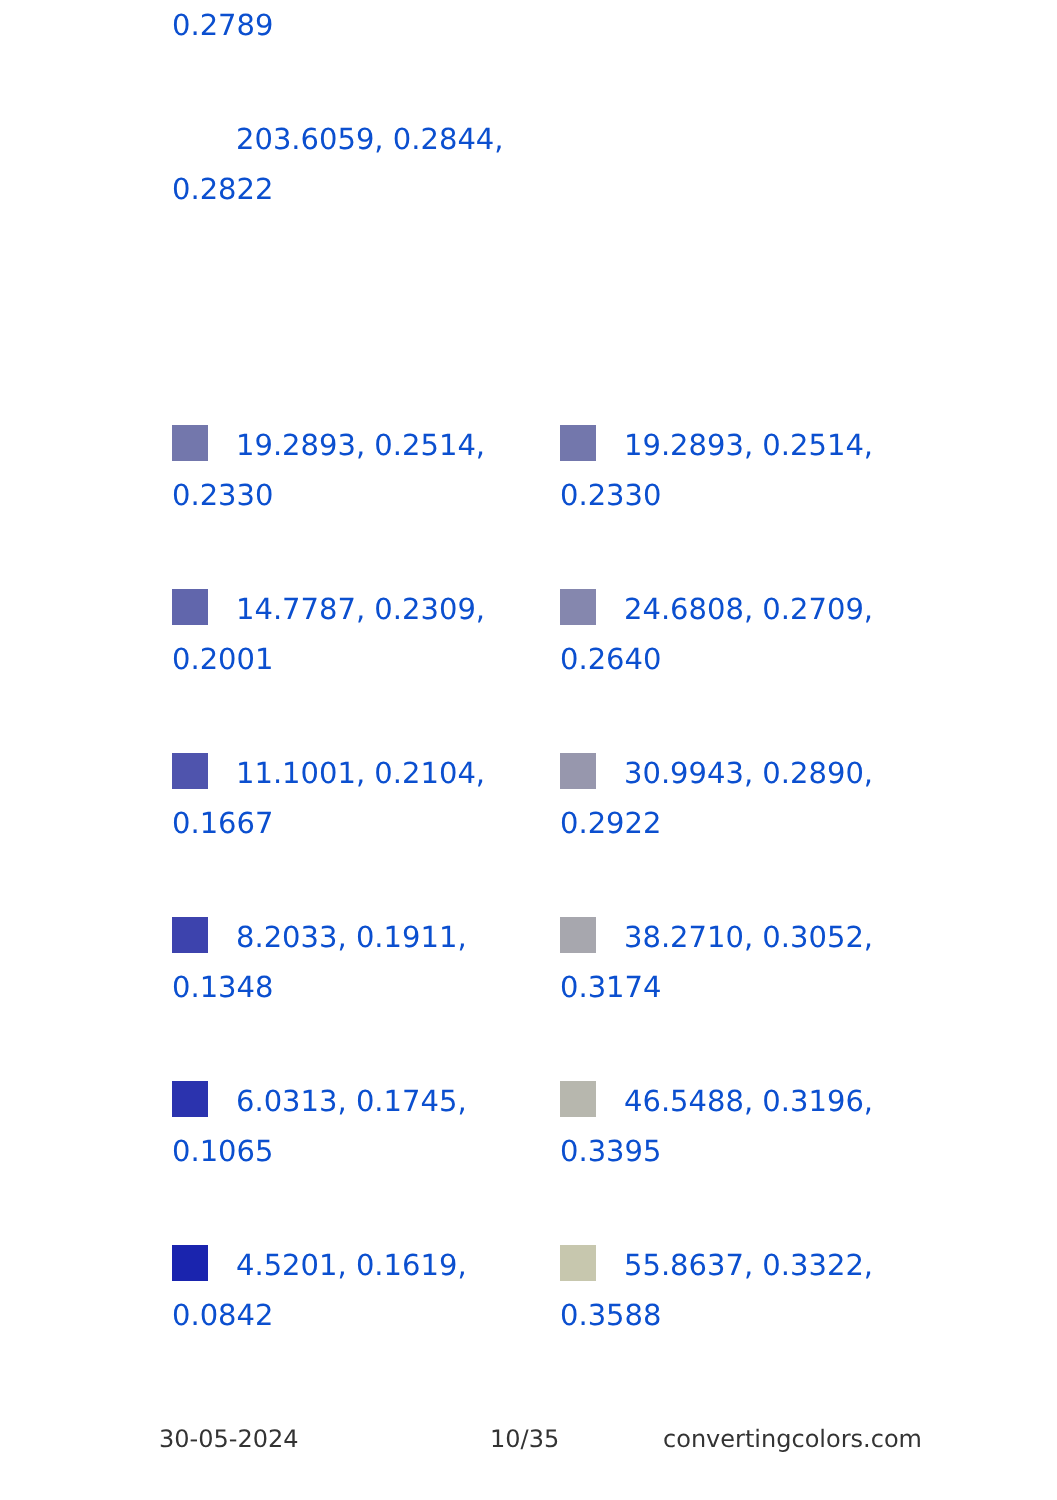0.2789
203.6059, 0.2844, 0.2822
19.2893, 0.2514, 0.2330
19.2893, 0.2514, 0.2330
14.7787, 0.2309, 0.2001
24.6808, 0.2709, 0.2640
11.1001, 0.2104, 0.1667
30.9943, 0.2890, 0.2922
8.2033, 0.1911, 0.1348
38.2710, 0.3052, 0.3174
6.0313, 0.1745, 0.1065
46.5488, 0.3196, 0.3395
4.5201, 0.1619, 0.0842
55.8637, 0.3322, 0.3588
30-05-2024 10/35 convertingcolors.com